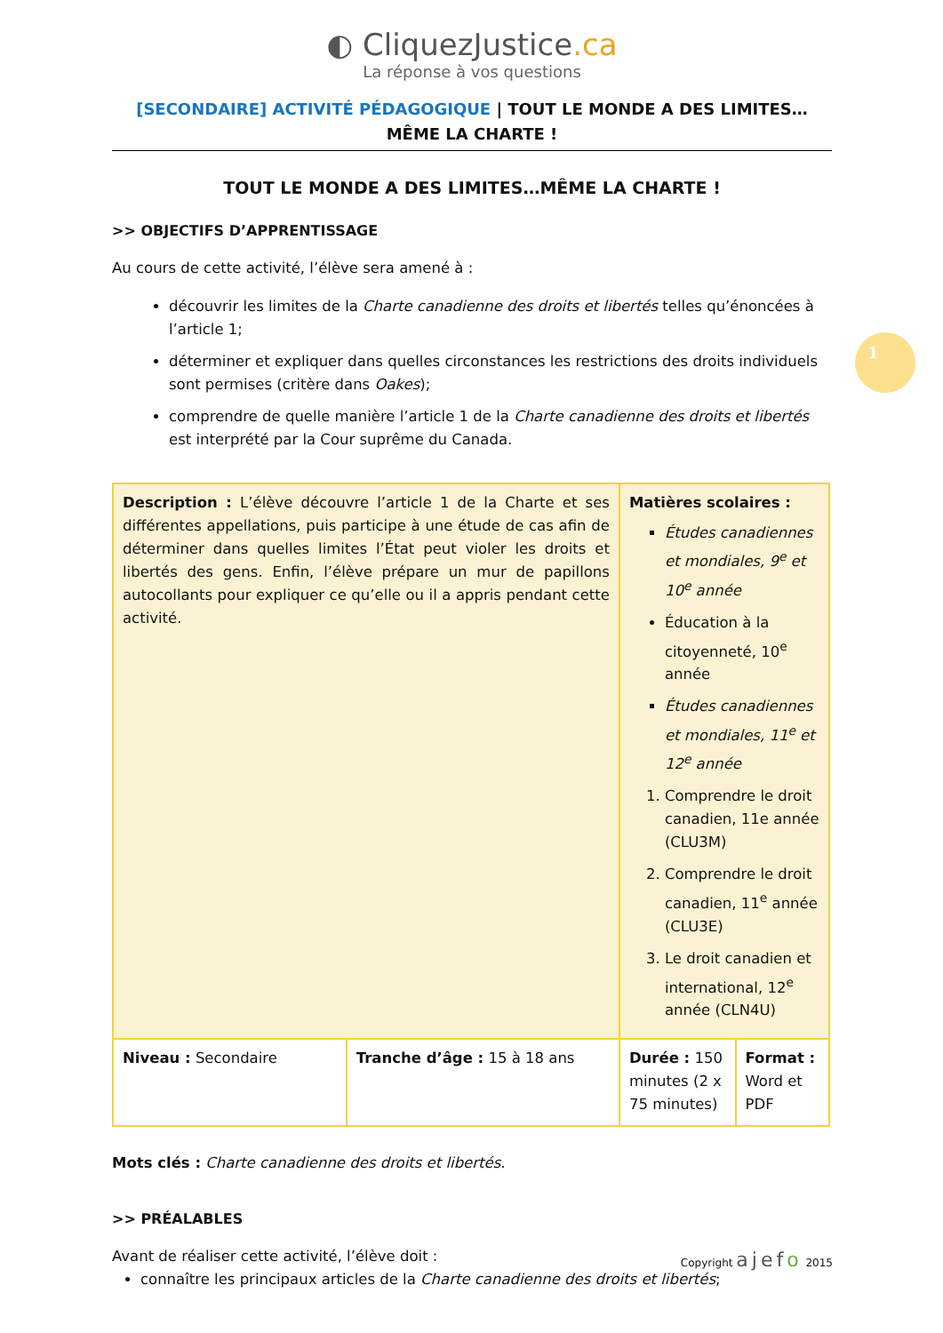1
◐ CliquezJustice.ca
La réponse à vos questions
[SECONDAIRE] ACTIVITÉ PÉDAGOGIQUE | TOUT LE MONDE A DES LIMITES… MÊME LA CHARTE !
TOUT LE MONDE A DES LIMITES…MÊME LA CHARTE !
>> OBJECTIFS D’APPRENTISSAGE
Au cours de cette activité, l’élève sera amené à :
découvrir les limites de la Charte canadienne des droits et libertés telles qu’énoncées à l’article 1;
déterminer et expliquer dans quelles circonstances les restrictions des droits individuels sont permises (critère dans Oakes);
comprendre de quelle manière l’article 1 de la Charte canadienne des droits et libertés est interprété par la Cour suprême du Canada.
| Description : L’élève découvre l’article 1 de la Charte et ses différentes appellations, puis participe à une étude de cas afin de déterminer dans quelles limites l’État peut violer les droits et libertés des gens. Enfin, l’élève prépare un mur de papillons autocollants pour expliquer ce qu’elle ou il a appris pendant cette activité. | | Matières scolaires : Études canadiennes et mondiales, 9<sup>e</sup> et 10<sup>e</sup> année Éducation à la citoyenneté, 10<sup>e</sup> année Études canadiennes et mondiales, 11<sup>e</sup> et 12<sup>e</sup> année 1. Comprendre le droit canadien, 11e année (CLU3M) 2. Comprendre le droit canadien, 11<sup>e</sup> année (CLU3E) 3. Le droit canadien et international, 12<sup>e</sup> année (CLN4U) | |
| Niveau : Secondaire | Tranche d’âge : 15 à 18 ans | Durée : 150 minutes (2 x 75 minutes) | Format : Word et PDF |
Mots clés : Charte canadienne des droits et libertés.
>> PRÉALABLES
Avant de réaliser cette activité, l’élève doit :
connaître les principaux articles de la Charte canadienne des droits et libertés;
Copyright ajefo 2015